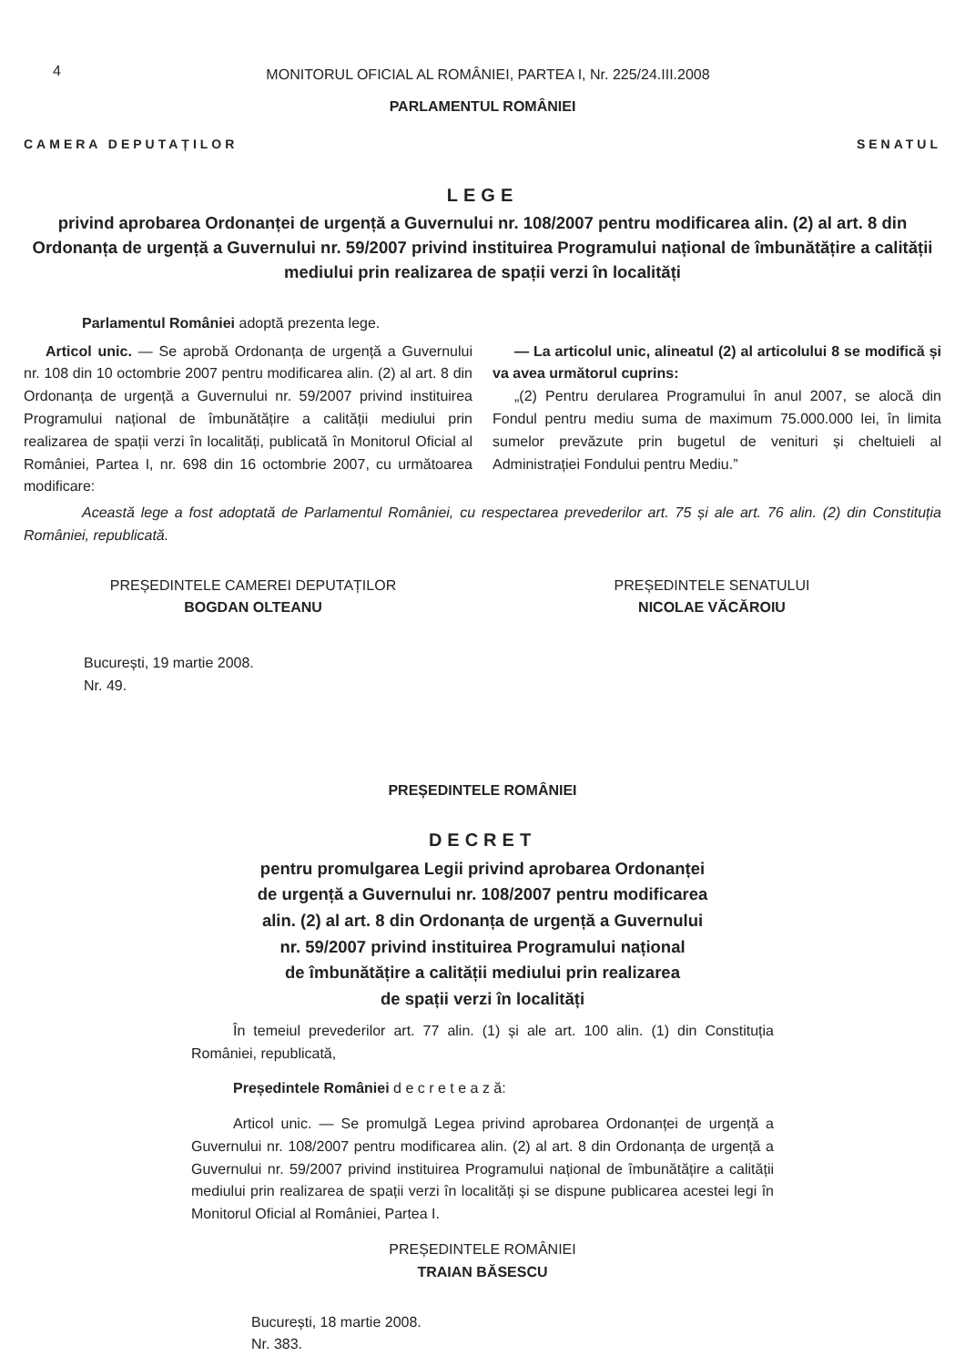4
MONITORUL OFICIAL AL ROMÂNIEI, PARTEA I, Nr. 225/24.III.2008
PARLAMENTUL ROMÂNIEI
CAMERA DEPUTAȚILOR SENATUL
LEGE
privind aprobarea Ordonanței de urgență a Guvernului nr. 108/2007 pentru modificarea alin. (2) al art. 8 din Ordonanța de urgență a Guvernului nr. 59/2007 privind instituirea Programului național de îmbunătățire a calității mediului prin realizarea de spații verzi în localități
Parlamentul României adoptă prezenta lege.
Articol unic. — Se aprobă Ordonanța de urgență a Guvernului nr. 108 din 10 octombrie 2007 pentru modificarea alin. (2) al art. 8 din Ordonanța de urgență a Guvernului nr. 59/2007 privind instituirea Programului național de îmbunătățire a calității mediului prin realizarea de spații verzi în localități, publicată în Monitorul Oficial al României, Partea I, nr. 698 din 16 octombrie 2007, cu următoarea modificare:
— La articolul unic, alineatul (2) al articolului 8 se modifică și va avea următorul cuprins:
„(2) Pentru derularea Programului în anul 2007, se alocă din Fondul pentru mediu suma de maximum 75.000.000 lei, în limita sumelor prevăzute prin bugetul de venituri și cheltuieli al Administrației Fondului pentru Mediu.”
Această lege a fost adoptată de Parlamentul României, cu respectarea prevederilor art. 75 și ale art. 76 alin. (2) din Constituția României, republicată.
PREȘEDINTELE CAMEREI DEPUTAȚILOR
BOGDAN OLTEANU
PREȘEDINTELE SENATULUI
NICOLAE VĂCĂROIU
București, 19 martie 2008.
Nr. 49.
PREȘEDINTELE ROMÂNIEI
DECRET
pentru promulgarea Legii privind aprobarea Ordonanței
de urgență a Guvernului nr. 108/2007 pentru modificarea
alin. (2) al art. 8 din Ordonanța de urgență a Guvernului
nr. 59/2007 privind instituirea Programului național
de îmbunătățire a calității mediului prin realizarea
de spații verzi în localități
În temeiul prevederilor art. 77 alin. (1) și ale art. 100 alin. (1) din Constituția României, republicată,
Președintele României d e c r e t e a z ă:
Articol unic. — Se promulgă Legea privind aprobarea Ordonanței de urgență a Guvernului nr. 108/2007 pentru modificarea alin. (2) al art. 8 din Ordonanța de urgență a Guvernului nr. 59/2007 privind instituirea Programului național de îmbunătățire a calității mediului prin realizarea de spații verzi în localități și se dispune publicarea acestei legi în Monitorul Oficial al României, Partea I.
PREȘEDINTELE ROMÂNIEI
TRAIAN BĂSESCU
București, 18 martie 2008.
Nr. 383.